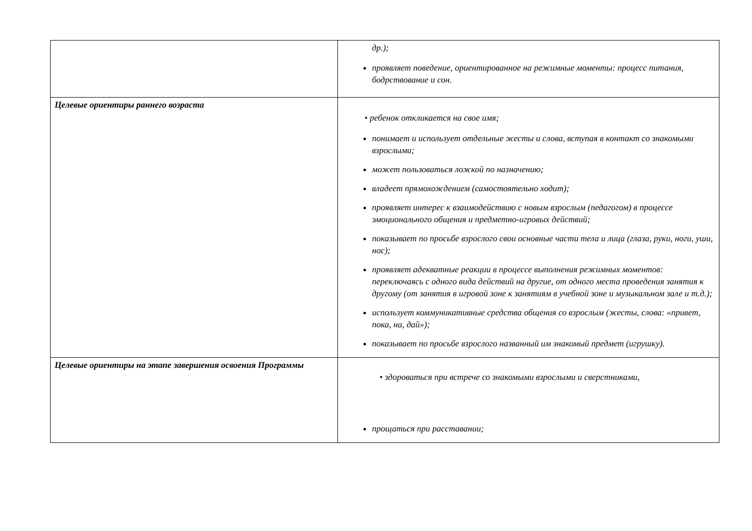| | др.); проявляет поведение, ориентированное на режимные моменты: процесс питания, бодрствование и сон. |
| Целевые ориентиры раннего возраста | • ребенок откликается на свое имя; понимает и использует отдельные жесты и слова, вступая в контакт со знакомыми взрослыми; может пользоваться ложкой по назначению; владеет прямохождением (самостоятельно ходит); проявляет интерес к взаимодействию с новым взрослым (педагогом) в процессе эмоционального общения и предметно-игровых действий; показывает по просьбе взрослого свои основные части тела и лица (глаза, руки, ноги, уши, нос); проявляет адекватные реакции в процессе выполнения режимных моментов: переключаясь с одного вида действий на другие, от одного места проведения занятия к другому (от занятия в игровой зоне к занятиям в учебной зоне и музыкальном зале и т.д.); использует коммуникативные средства общения со взрослым (жесты, слова: «привет, пока, на, дай»); показывает по просьбе взрослого названный им знакомый предмет (игрушку). |
| Целевые ориентиры на этапе завершения освоения Программы | • здороваться при встрече со знакомыми взрослыми и сверстниками, прощаться при расставании; |